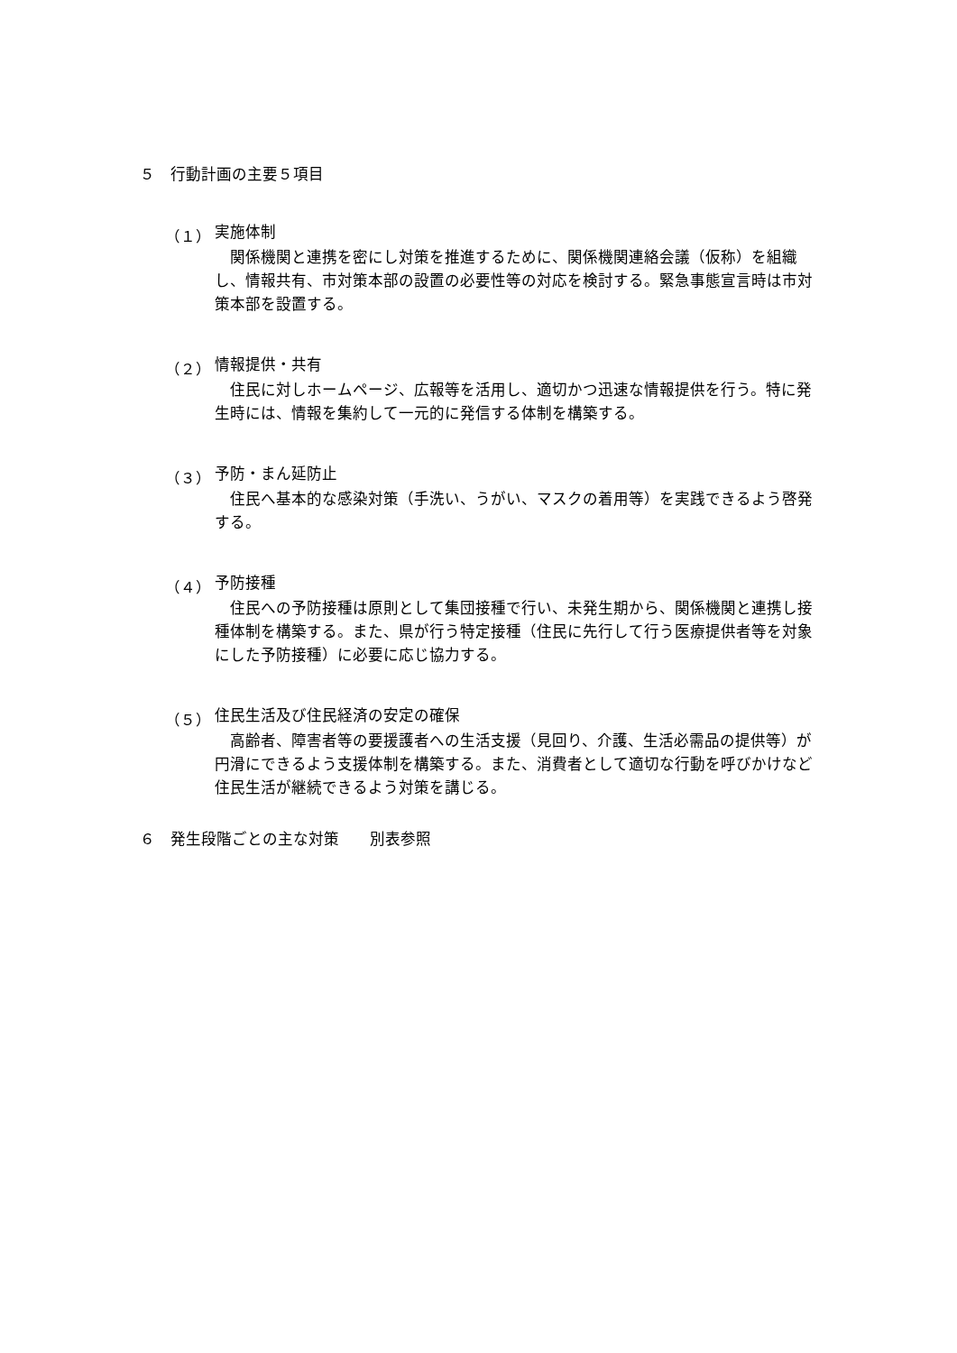５　行動計画の主要５項目
（１） 実施体制
関係機関と連携を密にし対策を推進するために、関係機関連絡会議（仮称）を組織し、情報共有、市対策本部の設置の必要性等の対応を検討する。緊急事態宣言時は市対策本部を設置する。
（２） 情報提供・共有
住民に対しホームページ、広報等を活用し、適切かつ迅速な情報提供を行う。特に発生時には、情報を集約して一元的に発信する体制を構築する。
（３） 予防・まん延防止
住民へ基本的な感染対策（手洗い、うがい、マスクの着用等）を実践できるよう啓発する。
（４） 予防接種
住民への予防接種は原則として集団接種で行い、未発生期から、関係機関と連携し接種体制を構築する。また、県が行う特定接種（住民に先行して行う医療提供者等を対象にした予防接種）に必要に応じ協力する。
（５） 住民生活及び住民経済の安定の確保
高齢者、障害者等の要援護者への生活支援（見回り、介護、生活必需品の提供等）が円滑にできるよう支援体制を構築する。また、消費者として適切な行動を呼びかけなど住民生活が継続できるよう対策を講じる。
６　発生段階ごとの主な対策　　別表参照